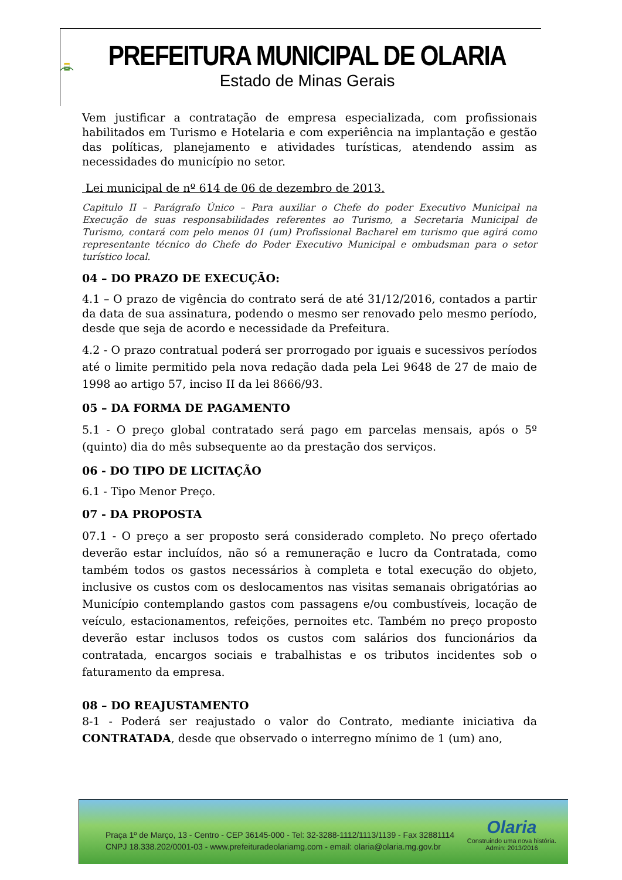OLARIA
PREFEITURA MUNICIPAL DE OLARIA
Estado de Minas Gerais
Vem justificar a contratação de empresa especializada, com profissionais habilitados em Turismo e Hotelaria e com experiência na implantação e gestão das políticas, planejamento e atividades turísticas, atendendo assim as necessidades do município no setor.
Lei municipal de nº 614 de 06 de dezembro de 2013.
Capitulo II – Parágrafo Único – Para auxiliar o Chefe do poder Executivo Municipal na Execução de suas responsabilidades referentes ao Turismo, a Secretaria Municipal de Turismo, contará com pelo menos 01 (um) Profissional Bacharel em turismo que agirá como representante técnico do Chefe do Poder Executivo Municipal e ombudsman para o setor turístico local.
04 – DO PRAZO DE EXECUÇÃO:
4.1 – O prazo de vigência do contrato será de até 31/12/2016, contados a partir da data de sua assinatura, podendo o mesmo ser renovado pelo mesmo período, desde que seja de acordo e necessidade da Prefeitura.
4.2 - O prazo contratual poderá ser prorrogado por iguais e sucessivos períodos até o limite permitido pela nova redação dada pela Lei 9648 de 27 de maio de 1998 ao artigo 57, inciso II da lei 8666/93.
05 – DA FORMA DE PAGAMENTO
5.1 - O preço global contratado será pago em parcelas mensais, após o 5º (quinto) dia do mês subsequente ao da prestação dos serviços.
06 - DO TIPO DE LICITAÇÃO
6.1 - Tipo Menor Preço.
07 - DA PROPOSTA
07.1 - O preço a ser proposto será considerado completo. No preço ofertado deverão estar incluídos, não só a remuneração e lucro da Contratada, como também todos os gastos necessários à completa e total execução do objeto, inclusive os custos com os deslocamentos nas visitas semanais obrigatórias ao Município contemplando gastos com passagens e/ou combustíveis, locação de veículo, estacionamentos, refeições, pernoites etc. Também no preço proposto deverão estar inclusos todos os custos com salários dos funcionários da contratada, encargos sociais e trabalhistas e os tributos incidentes sob o faturamento da empresa.
08 – DO REAJUSTAMENTO
8-1 - Poderá ser reajustado o valor do Contrato, mediante iniciativa da CONTRATADA, desde que observado o interregno mínimo de 1 (um) ano,
Praça 1º de Março, 13 - Centro - CEP 36145-000 - Tel: 32-3288-1112/1113/1139 - Fax 32881114
CNPJ 18.338.202/0001-03 - www.prefeituradeolariamg.com - email: olaria@olaria.mg.gov.br
Olaria
Construindo uma nova história.
Admin: 2013/2016